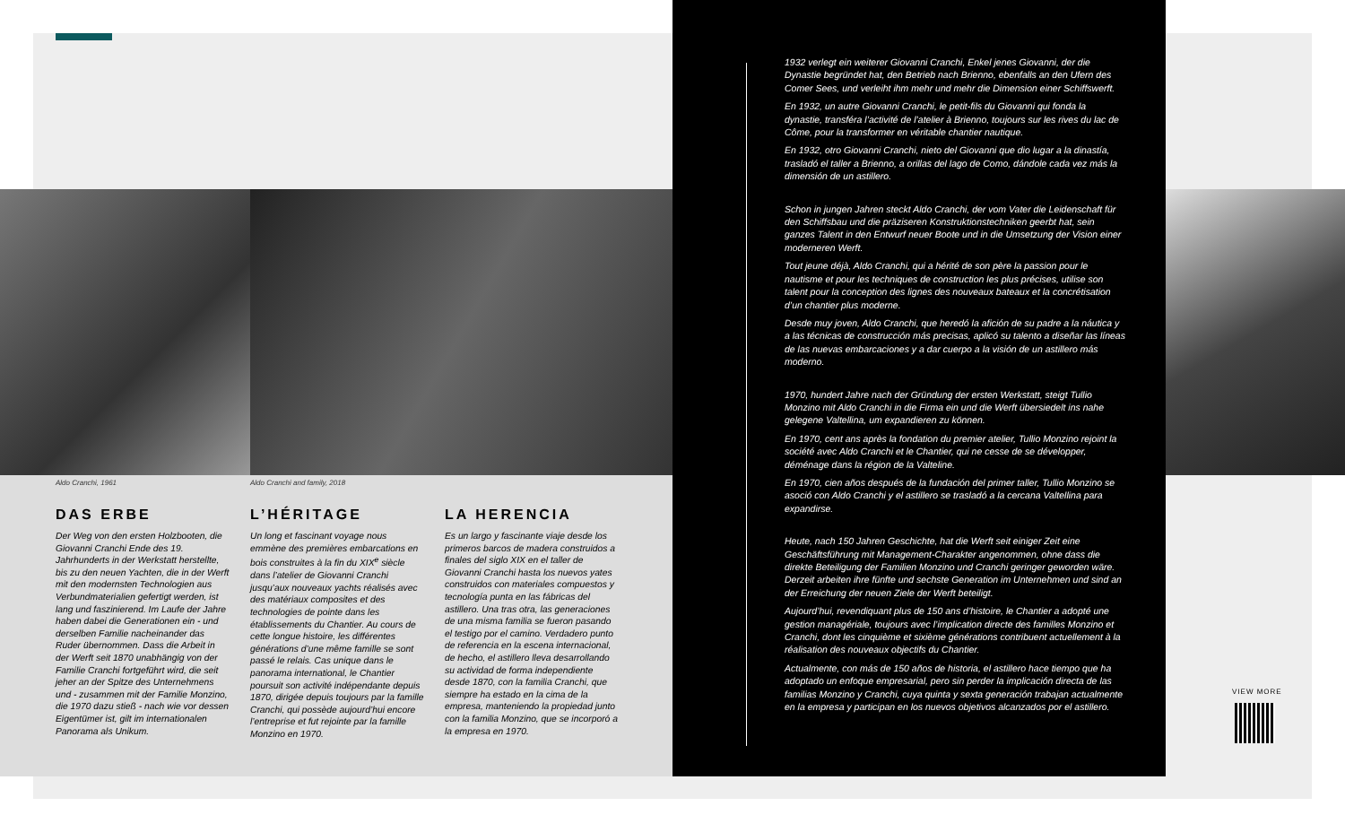Aldo Cranchi, 1961 Aldo Cranchi and family, 2018
DAS ERBE
Der Weg von den ersten Holzbooten, die Giovanni Cranchi Ende des 19. Jahrhunderts in der Werkstatt herstellte, bis zu den neuen Yachten, die in der Werft mit den modernsten Technologien aus Verbundmaterialien gefertigt werden, ist lang und faszinierend. Im Laufe der Jahre haben dabei die Generationen ein - und derselben Familie nacheinander das Ruder übernommen. Dass die Arbeit in der Werft seit 1870 unabhängig von der Familie Cranchi fortgeführt wird, die seit jeher an der Spitze des Unternehmens und - zusammen mit der Familie Monzino, die 1970 dazu stieß - nach wie vor dessen Eigentümer ist, gilt im internationalen Panorama als Unikum.
L’HÉRITAGE
Un long et fascinant voyage nous emmène des premières embarcations en bois construites à la fin du XIX<sup>e</sup> siècle dans l’atelier de Giovanni Cranchi jusqu’aux nouveaux yachts réalisés avec des matériaux composites et des technologies de pointe dans les établissements du Chantier. Au cours de cette longue histoire, les différentes générations d’une même famille se sont passé le relais. Cas unique dans le panorama international, le Chantier poursuit son activité indépendante depuis 1870, dirigée depuis toujours par la famille Cranchi, qui possède aujourd’hui encore l’entreprise et fut rejointe par la famille Monzino en 1970.
LA HERENCIA
Es un largo y fascinante viaje desde los primeros barcos de madera construidos a finales del siglo XIX en el taller de Giovanni Cranchi hasta los nuevos yates construidos con materiales compuestos y tecnología punta en las fábricas del astillero. Una tras otra, las generaciones de una misma familia se fueron pasando el testigo por el camino. Verdadero punto de referencia en la escena internacional, de hecho, el astillero lleva desarrollando su actividad de forma independiente desde 1870, con la familia Cranchi, que siempre ha estado en la cima de la empresa, manteniendo la propiedad junto con la familia Monzino, que se incorporó a la empresa en 1970.
1932 verlegt ein weiterer Giovanni Cranchi, Enkel jenes Giovanni, der die Dynastie begründet hat, den Betrieb nach Brienno, ebenfalls an den Ufern des Comer Sees, und verleiht ihm mehr und mehr die Dimension einer Schiffswerft.
En 1932, un autre Giovanni Cranchi, le petit-fils du Giovanni qui fonda la dynastie, transféra l’activité de l’atelier à Brienno, toujours sur les rives du lac de Côme, pour la transformer en véritable chantier nautique.
En 1932, otro Giovanni Cranchi, nieto del Giovanni que dio lugar a la dinastía, trasladó el taller a Brienno, a orillas del lago de Como, dándole cada vez más la dimensión de un astillero.
Schon in jungen Jahren steckt Aldo Cranchi, der vom Vater die Leidenschaft für den Schiffsbau und die präziseren Konstruktionstechniken geerbt hat, sein ganzes Talent in den Entwurf neuer Boote und in die Umsetzung der Vision einer moderneren Werft.
Tout jeune déjà, Aldo Cranchi, qui a hérité de son père la passion pour le nautisme et pour les techniques de construction les plus précises, utilise son talent pour la conception des lignes des nouveaux bateaux et la concrétisation d’un chantier plus moderne.
Desde muy joven, Aldo Cranchi, que heredó la afición de su padre a la náutica y a las técnicas de construcción más precisas, aplicó su talento a diseñar las líneas de las nuevas embarcaciones y a dar cuerpo a la visión de un astillero más moderno.
1970, hundert Jahre nach der Gründung der ersten Werkstatt, steigt Tullio Monzino mit Aldo Cranchi in die Firma ein und die Werft übersiedelt ins nahe gelegene Valtellina, um expandieren zu können.
En 1970, cent ans après la fondation du premier atelier, Tullio Monzino rejoint la société avec Aldo Cranchi et le Chantier, qui ne cesse de se développer, déménage dans la région de la Valteline.
En 1970, cien años después de la fundación del primer taller, Tullio Monzino se asoció con Aldo Cranchi y el astillero se trasladó a la cercana Valtellina para expandirse.
Heute, nach 150 Jahren Geschichte, hat die Werft seit einiger Zeit eine Geschäftsführung mit Management-Charakter angenommen, ohne dass die direkte Beteiligung der Familien Monzino und Cranchi geringer geworden wäre. Derzeit arbeiten ihre fünfte und sechste Generation im Unternehmen und sind an der Erreichung der neuen Ziele der Werft beteiligt.
Aujourd’hui, revendiquant plus de 150 ans d’histoire, le Chantier a adopté une gestion managériale, toujours avec l’implication directe des familles Monzino et Cranchi, dont les cinquième et sixième générations contribuent actuellement à la réalisation des nouveaux objectifs du Chantier.
Actualmente, con más de 150 años de historia, el astillero hace tiempo que ha adoptado un enfoque empresarial, pero sin perder la implicación directa de las familias Monzino y Cranchi, cuya quinta y sexta generación trabajan actualmente en la empresa y participan en los nuevos objetivos alcanzados por el astillero.
VIEW MORE